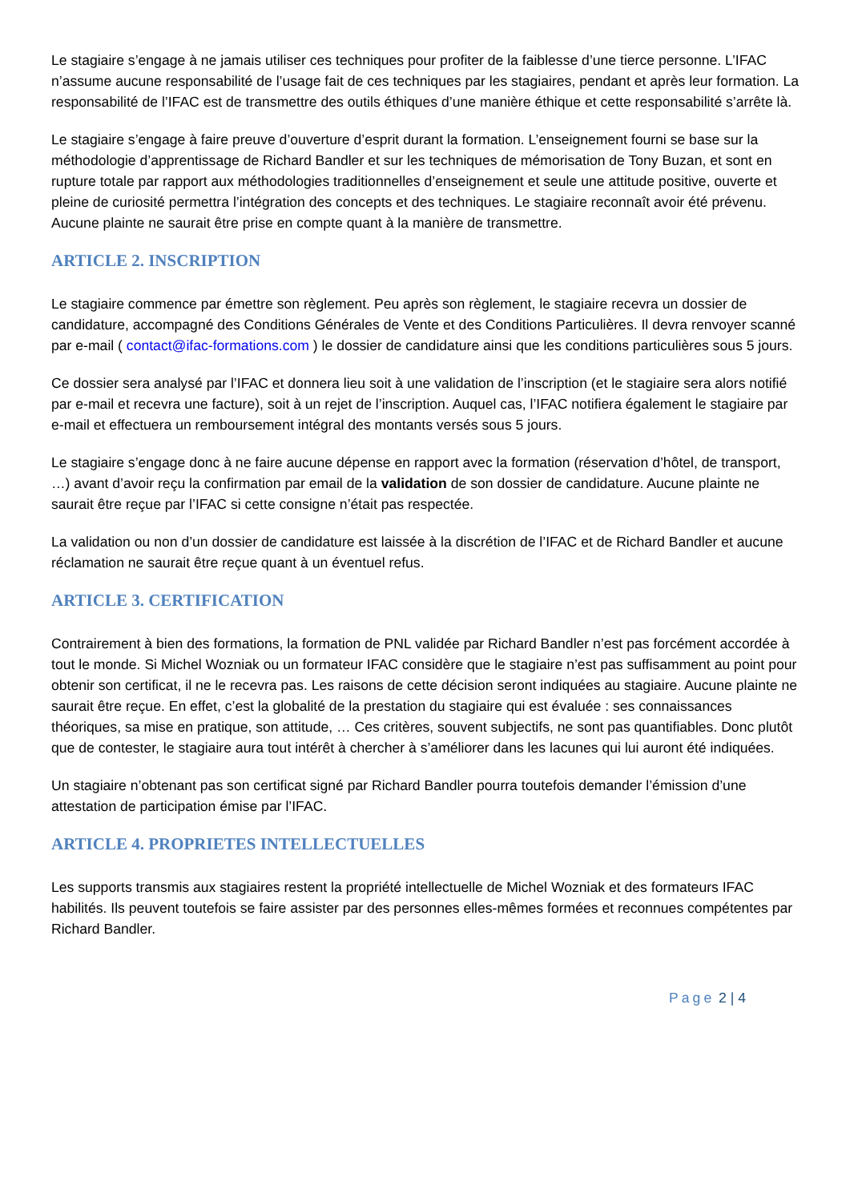Le stagiaire s’engage à ne jamais utiliser ces techniques pour profiter de la faiblesse d’une tierce personne. L’IFAC n’assume aucune responsabilité de l’usage fait de ces techniques par les stagiaires, pendant et après leur formation. La responsabilité de l’IFAC est de transmettre des outils éthiques d’une manière éthique et cette responsabilité s’arrête là.
Le stagiaire s’engage à faire preuve d’ouverture d’esprit durant la formation. L’enseignement fourni se base sur la méthodologie d’apprentissage de Richard Bandler et sur les techniques de mémorisation de Tony Buzan, et sont en rupture totale par rapport aux méthodologies traditionnelles d’enseignement et seule une attitude positive, ouverte et pleine de curiosité permettra l’intégration des concepts et des techniques. Le stagiaire reconnaît avoir été prévenu. Aucune plainte ne saurait être prise en compte quant à la manière de transmettre.
ARTICLE 2. INSCRIPTION
Le stagiaire commence par émettre son règlement. Peu après son règlement, le stagiaire recevra un dossier de candidature, accompagné des Conditions Générales de Vente et des Conditions Particulières. Il devra renvoyer scanné par e-mail ( contact@ifac-formations.com ) le dossier de candidature ainsi que les conditions particulières sous 5 jours.
Ce dossier sera analysé par l’IFAC et donnera lieu soit à une validation de l’inscription (et le stagiaire sera alors notifié par e-mail et recevra une facture), soit à un rejet de l’inscription. Auquel cas, l’IFAC notifiera également le stagiaire par e-mail et effectuera un remboursement intégral des montants versés sous 5 jours.
Le stagiaire s’engage donc à ne faire aucune dépense en rapport avec la formation (réservation d’hôtel, de transport, …) avant d’avoir reçu la confirmation par email de la validation de son dossier de candidature. Aucune plainte ne saurait être reçue par l’IFAC si cette consigne n’était pas respectée.
La validation ou non d’un dossier de candidature est laissée à la discrétion de l’IFAC et de Richard Bandler et aucune réclamation ne saurait être reçue quant à un éventuel refus.
ARTICLE 3. CERTIFICATION
Contrairement à bien des formations, la formation de PNL validée par Richard Bandler n’est pas forcément accordée à tout le monde. Si Michel Wozniak ou un formateur IFAC considère que le stagiaire n’est pas suffisamment au point pour obtenir son certificat, il ne le recevra pas. Les raisons de cette décision seront indiquées au stagiaire. Aucune plainte ne saurait être reçue. En effet, c’est la globalité de la prestation du stagiaire qui est évaluée : ses connaissances théoriques, sa mise en pratique, son attitude, … Ces critères, souvent subjectifs, ne sont pas quantifiables. Donc plutôt que de contester, le stagiaire aura tout intérêt à chercher à s’améliorer dans les lacunes qui lui auront été indiquées.
Un stagiaire n’obtenant pas son certificat signé par Richard Bandler pourra toutefois demander l’émission d’une attestation de participation émise par l’IFAC.
ARTICLE 4. PROPRIETES INTELLECTUELLES
Les supports transmis aux stagiaires restent la propriété intellectuelle de Michel Wozniak et des formateurs IFAC habilités. Ils peuvent toutefois se faire assister par des personnes elles-mêmes formées et reconnues compétentes par Richard Bandler.
Page 2 | 4